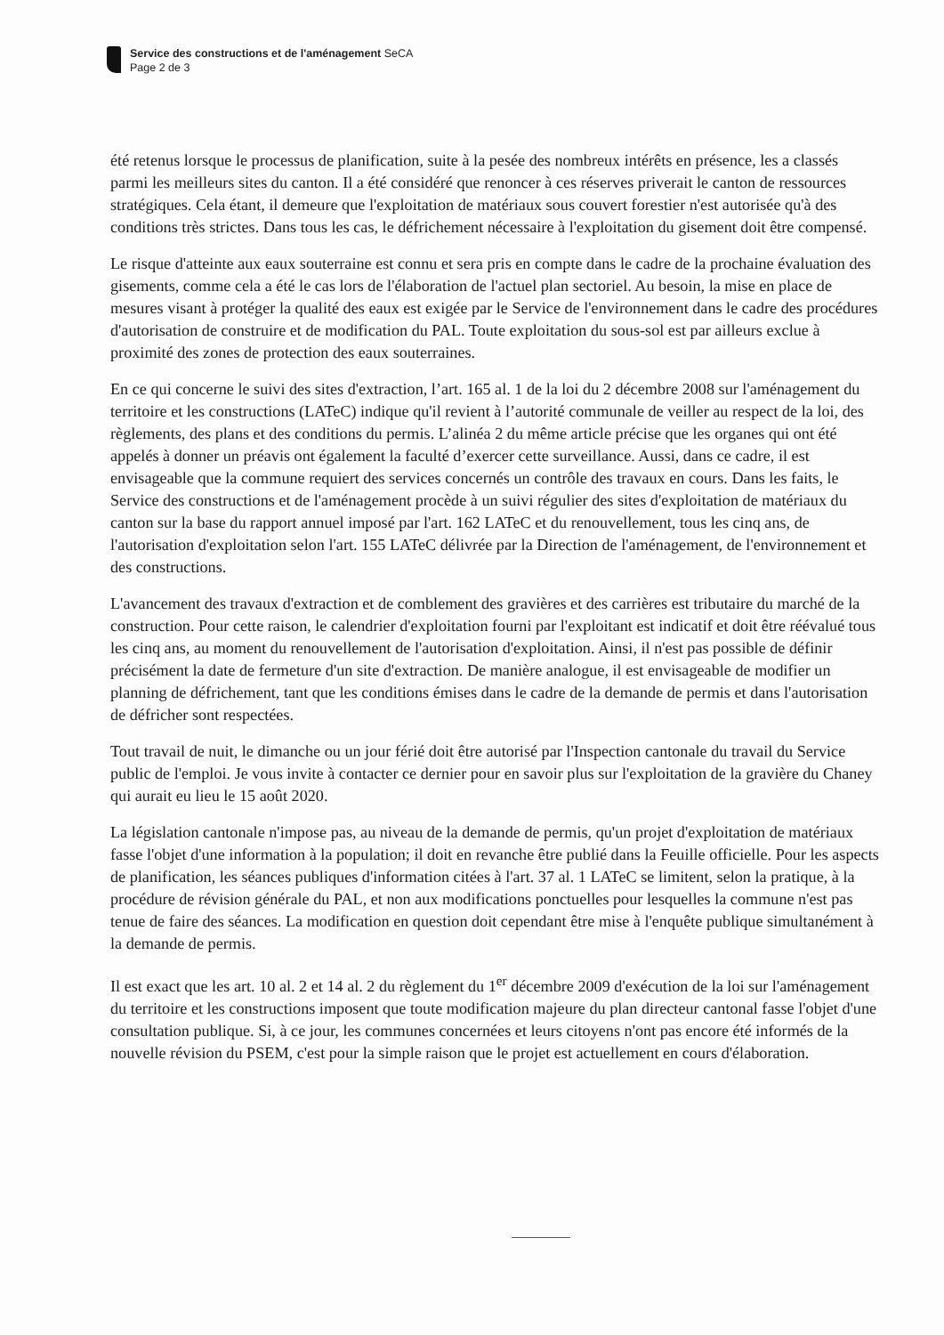Service des constructions et de l'aménagement SeCA
Page 2 de 3
été retenus lorsque le processus de planification, suite à la pesée des nombreux intérêts en présence, les a classés parmi les meilleurs sites du canton. Il a été considéré que renoncer à ces réserves priverait le canton de ressources stratégiques. Cela étant, il demeure que l'exploitation de matériaux sous couvert forestier n'est autorisée qu'à des conditions très strictes. Dans tous les cas, le défrichement nécessaire à l'exploitation du gisement doit être compensé.
Le risque d'atteinte aux eaux souterraine est connu et sera pris en compte dans le cadre de la prochaine évaluation des gisements, comme cela a été le cas lors de l'élaboration de l'actuel plan sectoriel. Au besoin, la mise en place de mesures visant à protéger la qualité des eaux est exigée par le Service de l'environnement dans le cadre des procédures d'autorisation de construire et de modification du PAL. Toute exploitation du sous-sol est par ailleurs exclue à proximité des zones de protection des eaux souterraines.
En ce qui concerne le suivi des sites d'extraction, l’art. 165 al. 1 de la loi du 2 décembre 2008 sur l'aménagement du territoire et les constructions (LATeC) indique qu'il revient à l’autorité communale de veiller au respect de la loi, des règlements, des plans et des conditions du permis. L’alinéa 2 du même article précise que les organes qui ont été appelés à donner un préavis ont également la faculté d’exercer cette surveillance. Aussi, dans ce cadre, il est envisageable que la commune requiert des services concernés un contrôle des travaux en cours. Dans les faits, le Service des constructions et de l'aménagement procède à un suivi régulier des sites d'exploitation de matériaux du canton sur la base du rapport annuel imposé par l'art. 162 LATeC et du renouvellement, tous les cinq ans, de l'autorisation d'exploitation selon l'art. 155 LATeC délivrée par la Direction de l'aménagement, de l'environnement et des constructions.
L'avancement des travaux d'extraction et de comblement des gravières et des carrières est tributaire du marché de la construction. Pour cette raison, le calendrier d'exploitation fourni par l'exploitant est indicatif et doit être réévalué tous les cinq ans, au moment du renouvellement de l'autorisation d'exploitation. Ainsi, il n'est pas possible de définir précisément la date de fermeture d'un site d'extraction. De manière analogue, il est envisageable de modifier un planning de défrichement, tant que les conditions émises dans le cadre de la demande de permis et dans l'autorisation de défricher sont respectées.
Tout travail de nuit, le dimanche ou un jour férié doit être autorisé par l'Inspection cantonale du travail du Service public de l'emploi. Je vous invite à contacter ce dernier pour en savoir plus sur l'exploitation de la gravière du Chaney qui aurait eu lieu le 15 août 2020.
La législation cantonale n'impose pas, au niveau de la demande de permis, qu'un projet d'exploitation de matériaux fasse l'objet d'une information à la population; il doit en revanche être publié dans la Feuille officielle. Pour les aspects de planification, les séances publiques d'information citées à l'art. 37 al. 1 LATeC se limitent, selon la pratique, à la procédure de révision générale du PAL, et non aux modifications ponctuelles pour lesquelles la commune n'est pas tenue de faire des séances. La modification en question doit cependant être mise à l'enquête publique simultanément à la demande de permis.
Il est exact que les art. 10 al. 2 et 14 al. 2 du règlement du 1<sup>er</sup> décembre 2009 d'exécution de la loi sur l'aménagement du territoire et les constructions imposent que toute modification majeure du plan directeur cantonal fasse l'objet d'une consultation publique. Si, à ce jour, les communes concernées et leurs citoyens n'ont pas encore été informés de la nouvelle révision du PSEM, c'est pour la simple raison que le projet est actuellement en cours d'élaboration.